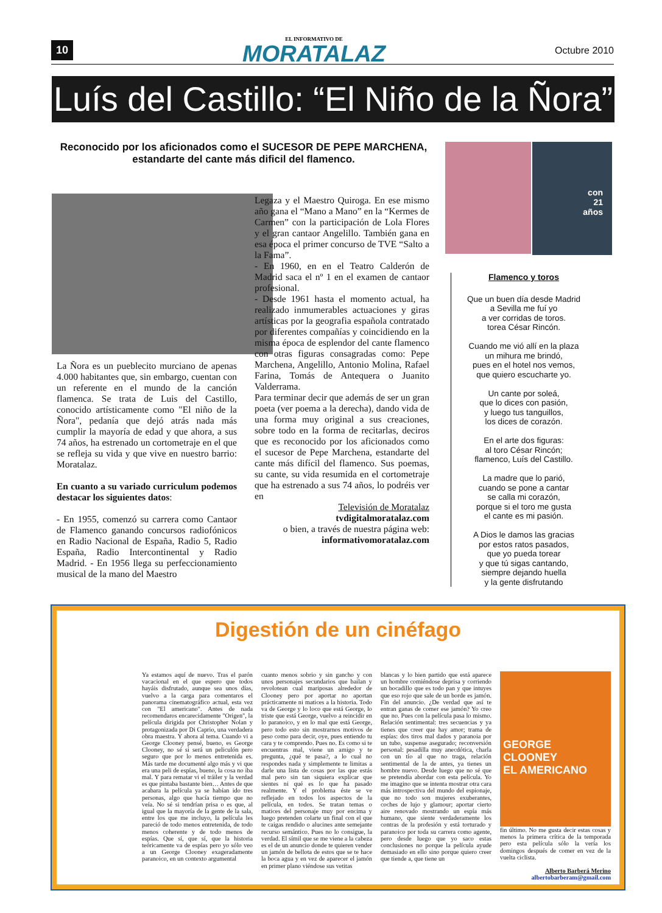10
EL INFORMATIVO DE
MORATALAZ
Octubre 2010
Luís del Castillo: “El Niño de la Ñora”
Reconocido por los aficionados como el SUCESOR DE PEPE MARCHENA, estandarte del cante más dificil del flamenco.
con
21
años
La Ñora es un pueblecito murciano de apenas 4.000 habitantes que, sin embargo, cuentan con un referente en el mundo de la canción flamenca. Se trata de Luis del Castillo, conocido artísticamente como "El niño de la Ñora", pedanía que dejó atrás nada más cumplir la mayoría de edad y que ahora, a sus 74 años, ha estrenado un cortometraje en el que se refleja su vida y que vive en nuestro barrio: Moratalaz.
En cuanto a su variado curriculum podemos destacar los siguientes datos:
- En 1955, comenzó su carrera como Cantaor de Flamenco ganando concursos radiofónicos en Radio Nacional de España, Radio 5, Radio España, Radio Intercontinental y Radio Madrid. - En 1956 llega su perfeccionamiento musical de la mano del Maestro
Legaza y el Maestro Quiroga. En ese mismo año gana el “Mano a Mano” en la “Kermes de Carmen” con la participación de Lola Flores y el gran cantaor Angelillo. También gana en esa época el primer concurso de TVE “Salto a la Fama”.
- En 1960, en en el Teatro Calderón de Madrid saca el nº 1 en el examen de cantaor profesional.
- Desde 1961 hasta el momento actual, ha realizado inmumerables actuaciones y giras artísticas por la geografia española contratado por diferentes compañías y coincidiendo en la misma época de esplendor del cante flamenco con otras figuras consagradas como: Pepe Marchena, Angelillo, Antonio Molina, Rafael Farina, Tomás de Antequera o Juanito Valderrama.
Para terminar decir que además de ser un gran poeta (ver poema a la derecha), dando vida de una forma muy original a sus creaciones, sobre todo en la forma de recitarlas, deciros que es reconocido por los aficionados como el sucesor de Pepe Marchena, estandarte del cante más difícil del flamenco. Sus poemas, su cante, su vida resumida en el cortometraje que ha estrenado a sus 74 años, lo podréis ver en
Televisión de Moratalaz
tvdigitalmoratalaz.com
o bien, a través de nuestra página web:
informativomoratalaz.com
Flamenco y toros
Que un buen día desde Madrid
a Sevilla me fuí yo
a ver corridas de toros.
torea César Rincón.
Cuando me vió allí en la plaza
un mihura me brindó,
pues en el hotel nos vemos,
que quiero escucharte yo.
Un cante por soleá,
que lo dices con pasión,
y luego tus tanguillos,
los dices de corazón.
En el arte dos figuras:
al toro César Rincón;
flamenco, Luís del Castillo.
La madre que lo parió,
cuando se pone a cantar
se calla mi corazón,
porque si el toro me gusta
el cante es mi pasión.
A Dios le damos las gracias
por estos ratos pasados,
que yo pueda torear
y que tú sigas cantando,
siempre dejando huella
y la gente disfrutando
Digestión de un cinéfago
Ya estamos aquí de nuevo. Tras el parón vacacional en el que espero que todos hayáis disfrutado, aunque sea unos días, vuelvo a la carga para comentaros el panorama cinematográfico actual, esta vez con "El americano". Antes de nada recomendaros encarecidamente "Origen", la película dirigida por Christopher Nolan y protagonizada por Di Caprio, una verdadera obra maestra. Y ahora al tema. Cuando vi a George Clooney pensé, bueno, es George Clooney, no sé si será un peliculón pero seguro que por lo menos entretenida es. Más tarde me documenté algo más y vi que era una peli de espías, bueno, la cosa no iba mal. Y para rematar vi el tráiler y la verdad es que pintaba bastante bien… Antes de que acabara la película ya se habían ido tres personas, algo que hacía tiempo que no veía. No sé si tendrían prisa o es que, al igual que la mayoría de la gente de la sala, entre los que me incluyo, la película les pareció de todo menos entretenida, de todo menos coherente y de todo menos de espías. Que sí, que sí, que la historia teóricamente va de espías pero yo sólo veo a un George Clooney exageradamente paranoico, en un contexto argumental
cuanto menos sobrio y sin gancho y con unos personajes secundarios que bailan y revolotean cual mariposas alrededor de Clooney pero por aportar no aportan prácticamente ni matices a la historia. Todo va de George y lo loco que está George, lo triste que está George, vuelvo a reincidir en lo paranoico, y en lo mal que está George, pero todo esto sin mostrarnos motivos de peso como para decir, oye, pues entiendo tu cara y te comprendo. Pues no. Es como si te encuentras mal, viene un amigo y te pregunta, ¿qué te pasa?, a lo cual no respondes nada y simplemente te limitas a darle una lista de cosas por las que estás mal pero sin tan siquiera explicar que sientes ni qué es lo que ha pasado realmente. Y el problema éste se ve reflejado en todos los aspectos de la película, en todos. Se tratan temas o matices del personaje muy por encima y luego pretenden colarte un final con el que te caigas rendido o alucines ante semejante recurso semántico. Pues no lo consigue, la verdad. El símil que se me viene a la cabeza es el de un anuncio donde te quieren vender un jamón de bellota de estos que se te hace la boca agua y en vez de aparecer el jamón en primer plano viéndose sus vetitas
blancas y lo bien partido que está aparece un hombre comiéndose deprisa y corriendo un bocadillo que es todo pan y que intuyes que eso rojo que sale de un borde es jamón. Fin del anuncio. ¿De verdad que así te entran ganas de comer ese jamón? Yo creo que no. Pues con la película pasa lo mismo. Relación sentimental: tres secuencias y ya tienes que creer que hay amor; trama de espías: dos tiros mal dados y paranoia por un tubo, suspense asegurado; reconversión personal: pesadilla muy anecdótica, charla con un tío al que no traga, relación sentimental de la de antes, ya tienes un hombre nuevo. Desde luego que no sé que se pretendía abordar con esta película. Yo me imagino que se intenta mostrar otra cara más introspectiva del mundo del espionaje, que no todo son mujeres exuberantes, coches de lujo y glamour; aportar cierto aire renovado mostrando un espía más humano, que siente verdaderamente los contras de la profesión y está torturado y paranoico por toda su carrera como agente, pero desde luego que yo saco estas conclusiones no porque la película ayude demasiado en ello sino porque quiero creer que tiende a, que tiene un
GEORGE CLOONEY
EL AMERICANO
fin último. No me gusta decir estas cosas y menos la primera crítica de la temporada pero esta película sólo la vería los domingos después de comer en vez de la vuelta ciclista.
Alberto Barberá Merino
albertobarberam@gmail.com